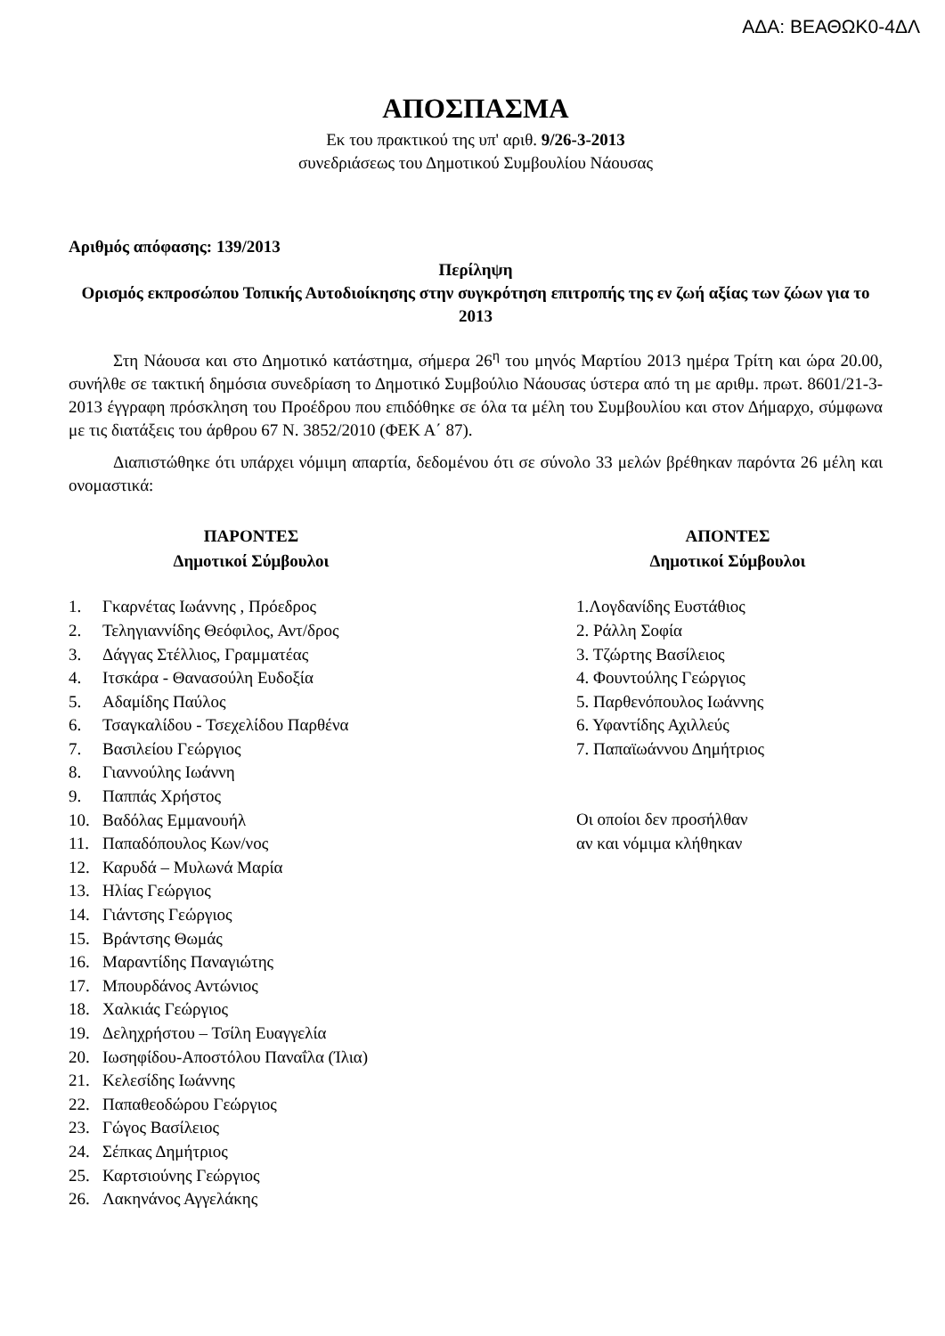ΑΔΑ: ΒΕΑΘΩΚ0-4ΔΛ
ΑΠΟΣΠΑΣΜΑ
Εκ του πρακτικού της υπ' αριθ. 9/26-3-2013
συνεδριάσεως του Δημοτικού Συμβουλίου Νάουσας
Αριθμός απόφασης: 139/2013
Περίληψη
Ορισμός εκπροσώπου Τοπικής Αυτοδιοίκησης στην συγκρότηση επιτροπής της εν ζωή αξίας των ζώων για το 2013
Στη Νάουσα και στο Δημοτικό κατάστημα, σήμερα 26<sup>η</sup> του μηνός Μαρτίου 2013 ημέρα Τρίτη και ώρα 20.00, συνήλθε σε τακτική δημόσια συνεδρίαση το Δημοτικό Συμβούλιο Νάουσας ύστερα από τη με αριθμ. πρωτ. 8601/21-3-2013 έγγραφη πρόσκληση του Προέδρου που επιδόθηκε σε όλα τα μέλη του Συμβουλίου και στον Δήμαρχο, σύμφωνα με τις διατάξεις του άρθρου 67 Ν. 3852/2010 (ΦΕΚ Α΄ 87).
Διαπιστώθηκε ότι υπάρχει νόμιμη απαρτία, δεδομένου ότι σε σύνολο 33 μελών βρέθηκαν παρόντα 26 μέλη και ονομαστικά:
ΠΑΡΟΝΤΕΣ
Δημοτικοί Σύμβουλοι
1. Γκαρνέτας Ιωάννης , Πρόεδρος
2. Τεληγιαννίδης Θεόφιλος, Αντ/δρος
3. Δάγγας Στέλλιος, Γραμματέας
4. Ιτσκάρα - Θανασούλη Ευδοξία
5. Αδαμίδης Παύλος
6. Τσαγκαλίδου - Τσεχελίδου Παρθένα
7. Βασιλείου Γεώργιος
8. Γιαννούλης Ιωάννη
9. Παππάς Χρήστος
10. Βαδόλας Εμμανουήλ
11. Παπαδόπουλος Κων/νος
12. Καρυδά – Μυλωνά Μαρία
13. Ηλίας Γεώργιος
14. Γιάντσης Γεώργιος
15. Βράντσης Θωμάς
16. Μαραντίδης Παναγιώτης
17. Μπουρδάνος Αντώνιος
18. Χαλκιάς Γεώργιος
19. Δεληχρήστου – Τσίλη Ευαγγελία
20. Ιωσηφίδου-Αποστόλου Παναΐλα (Ίλια)
21. Κελεσίδης Ιωάννης
22. Παπαθεοδώρου Γεώργιος
23. Γώγος Βασίλειος
24. Σέπκας Δημήτριος
25. Καρτσιούνης Γεώργιος
26. Λακηνάνος Αγγελάκης
ΑΠΟΝΤΕΣ
Δημοτικοί Σύμβουλοι
1.Λογδανίδης Ευστάθιος
2. Ράλλη Σοφία
3. Τζώρτης Βασίλειος
4. Φουντούλης Γεώργιος
5. Παρθενόπουλος Ιωάννης
6. Υφαντίδης Αχιλλεύς
7. Παπαϊωάννου Δημήτριος
Οι οποίοι δεν προσήλθαν
αν και νόμιμα κλήθηκαν